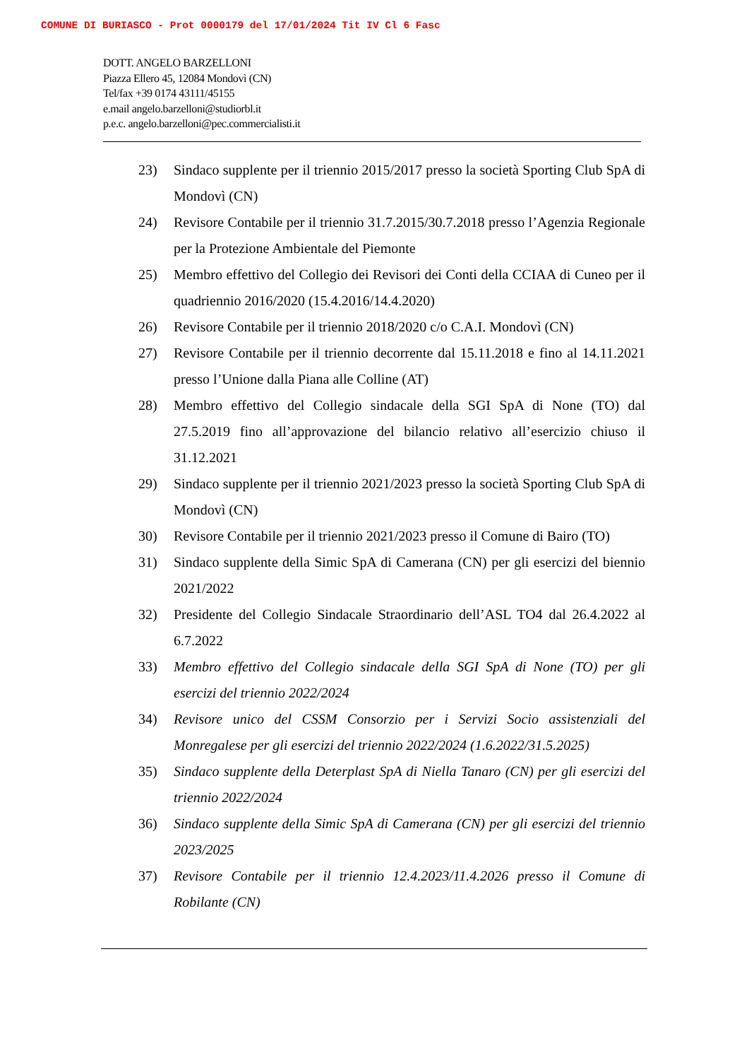COMUNE DI BURIASCO - Prot 0000179 del 17/01/2024 Tit IV Cl 6 Fasc
DOTT. ANGELO BARZELLONI
Piazza Ellero 45, 12084 Mondovì (CN)
Tel/fax +39 0174 43111/45155
e.mail angelo.barzelloni@studiorbl.it
p.e.c. angelo.barzelloni@pec.commercialisti.it
23) Sindaco supplente per il triennio 2015/2017 presso la società Sporting Club SpA di Mondovì (CN)
24) Revisore Contabile per il triennio 31.7.2015/30.7.2018 presso l’Agenzia Regionale per la Protezione Ambientale del Piemonte
25) Membro effettivo del Collegio dei Revisori dei Conti della CCIAA di Cuneo per il quadriennio 2016/2020 (15.4.2016/14.4.2020)
26) Revisore Contabile per il triennio 2018/2020 c/o C.A.I. Mondovì (CN)
27) Revisore Contabile per il triennio decorrente dal 15.11.2018 e fino al 14.11.2021 presso l’Unione dalla Piana alle Colline (AT)
28) Membro effettivo del Collegio sindacale della SGI SpA di None (TO) dal 27.5.2019 fino all’approvazione del bilancio relativo all’esercizio chiuso il 31.12.2021
29) Sindaco supplente per il triennio 2021/2023 presso la società Sporting Club SpA di Mondovì (CN)
30) Revisore Contabile per il triennio 2021/2023 presso il Comune di Bairo (TO)
31) Sindaco supplente della Simic SpA di Camerana (CN) per gli esercizi del biennio 2021/2022
32) Presidente del Collegio Sindacale Straordinario dell’ASL TO4 dal 26.4.2022 al 6.7.2022
33) Membro effettivo del Collegio sindacale della SGI SpA di None (TO) per gli esercizi del triennio 2022/2024
34) Revisore unico del CSSM Consorzio per i Servizi Socio assistenziali del Monregalese per gli esercizi del triennio 2022/2024 (1.6.2022/31.5.2025)
35) Sindaco supplente della Deterplast SpA di Niella Tanaro (CN) per gli esercizi del triennio 2022/2024
36) Sindaco supplente della Simic SpA di Camerana (CN) per gli esercizi del triennio 2023/2025
37) Revisore Contabile per il triennio 12.4.2023/11.4.2026 presso il Comune di Robilante (CN)